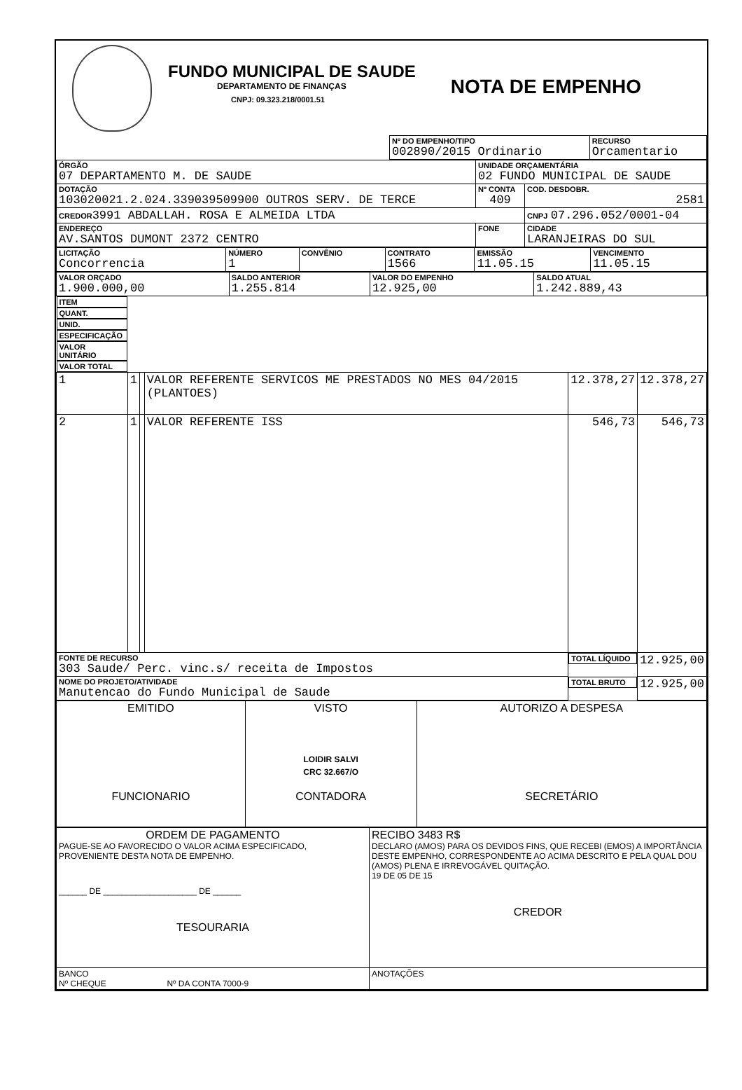FUNDO MUNICIPAL DE SAUDE
DEPARTAMENTO DE FINANÇAS
CNPJ: 09.323.218/0001.51
NOTA DE EMPENHO
| | Nº DO EMPENHO/TIPO 002890/2015 Ordinario | RECURSO Orcamentario |
| ÓRGÃO 07 DEPARTAMENTO M. DE SAUDE | | UNIDADE ORÇAMENTÁRIA 02 FUNDO MUNICIPAL DE SAUDE | |
| DOTAÇÃO 103020021.2.024.339039509900 OUTROS SERV. DE TERCE | | Nº CONTA 409 | COD. DESDOBR. 2581 |
| CREDOR 3991 ABDALLAH. ROSA E ALMEIDA LTDA | | | CNPJ 07.296.052/0001-04 |
| ENDEREÇO AV.SANTOS DUMONT 2372 CENTRO | FONE | | CIDADE LARANJEIRAS DO SUL |
| LICITAÇÃO Concorrencia | NÚMERO 1 | CONVÊNIO | CONTRATO 1566 | EMISSÃO 11.05.15 | VENCIMENTO 11.05.15 |
| VALOR ORÇADO 1.900.000,00 | SALDO ANTERIOR 1.255.814 | VALOR DO EMPENHO 12.925,00 | SALDO ATUAL 1.242.889,43 |
| ITEM | QUANT. | UNID. | ESPECIFICAÇÃO | VALOR UNITÁRIO | VALOR TOTAL |
| --- | --- | --- | --- | --- | --- |
| 1 | 1 | | VALOR REFERENTE SERVICOS ME PRESTADOS NO MES 04/2015 (PLANTOES) | 12.378,27 | 12.378,27 |
| 2 | 1 | | VALOR REFERENTE ISS | 546,73 | 546,73 |
| FONTE DE RECURSO 303 Saude/ Perc. vinc.s/ receita de Impostos | | | | TOTAL LÍQUIDO | 12.925,00 |
| NOME DO PROJETO/ATIVIDADE Manutencao do Fundo Municipal de Saude | | | | TOTAL BRUTO | 12.925,00 |
| EMITIDO FUNCIONARIO | VISTO LOIDIR SALVI CRC 32.667/O CONTADORA | AUTORIZO A DESPESA SECRETÁRIO |
| ORDEM DE PAGAMENTO PAGUE-SE AO FAVORECIDO O VALOR ACIMA ESPECIFICADO, PROVENIENTE DESTA NOTA DE EMPENHO. ______ DE ____________________ DE ______ TESOURARIA | RECIBO 3483 R$ DECLARO (AMOS) PARA OS DEVIDOS FINS, QUE RECEBI (EMOS) A IMPORTÂNCIA DESTE EMPENHO, CORRESPONDENTE AO ACIMA DESCRITO E PELA QUAL DOU (AMOS) PLENA E IRREVOGÁVEL QUITAÇÃO. 19 DE 05 DE 15 CREDOR |
| BANCO Nº CHEQUE Nº DA CONTA 7000-9 | ANOTAÇÕES |